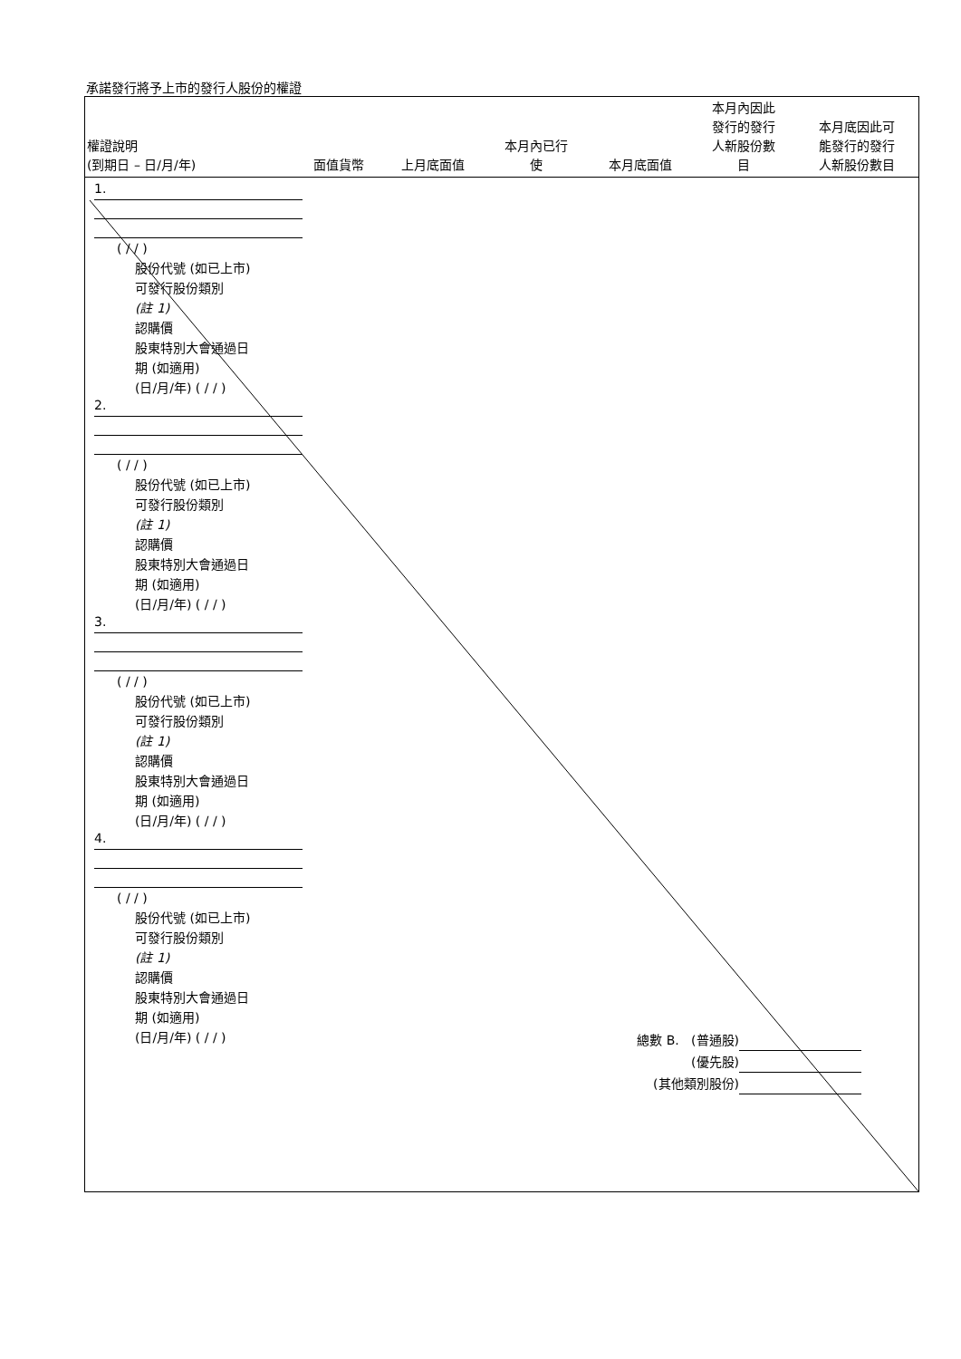承諾發行將予上市的發行人股份的權證
| 權證說明 (到期日 – 日/月/年) | 面值貨幣 | 上月底面值 | 本月內已行 使 | 本月底面值 | 本月內因此 發行的發行 人新股份數 目 | 本月底因此可 能發行的發行 人新股份數目 |
| --- | --- | --- | --- | --- | --- | --- |
1.
( / / )
股份代號 (如已上市)
可發行股份類別
(註 1)
認購價
股東特別大會通過日
期 (如適用)
(日/月/年) ( / / )
2.
( / / )
股份代號 (如已上市)
可發行股份類別
(註 1)
認購價
股東特別大會通過日
期 (如適用)
(日/月/年) ( / / )
3.
( / / )
股份代號 (如已上市)
可發行股份類別
(註 1)
認購價
股東特別大會通過日
期 (如適用)
(日/月/年) ( / / )
4.
( / / )
股份代號 (如已上市)
可發行股份類別
(註 1)
認購價
股東特別大會通過日
期 (如適用)
(日/月/年) ( / / )
總數 B. (普通股)
(優先股)
(其他類別股份)